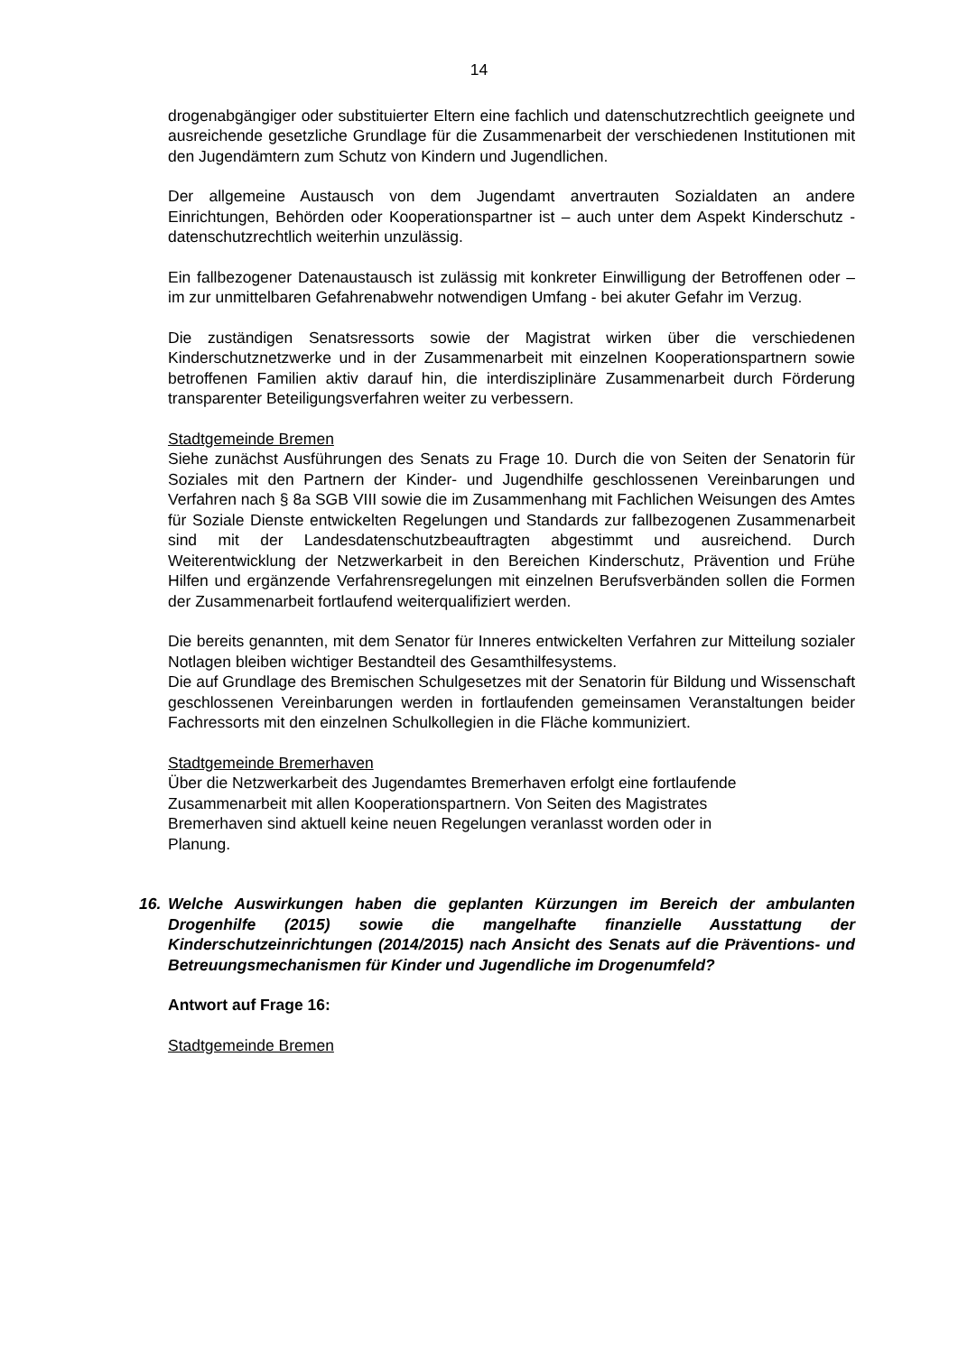14
drogenabgängiger oder substituierter Eltern eine fachlich und datenschutzrechtlich geeignete und ausreichende gesetzliche Grundlage für die Zusammenarbeit der verschiedenen Institutionen mit den Jugendämtern zum Schutz von Kindern und Jugendlichen.
Der allgemeine Austausch von dem Jugendamt anvertrauten Sozialdaten an andere Einrichtungen, Behörden oder Kooperationspartner ist – auch unter dem Aspekt Kinderschutz - datenschutzrechtlich weiterhin unzulässig.
Ein fallbezogener Datenaustausch ist zulässig mit konkreter Einwilligung der Betroffenen oder – im zur unmittelbaren Gefahrenabwehr notwendigen Umfang - bei akuter Gefahr im Verzug.
Die zuständigen Senatsressorts sowie der Magistrat wirken über die verschiedenen Kinderschutznetzwerke und in der Zusammenarbeit mit einzelnen Kooperationspartnern sowie betroffenen Familien aktiv darauf hin, die interdisziplinäre Zusammenarbeit durch Förderung transparenter Beteiligungsverfahren weiter zu verbessern.
Stadtgemeinde Bremen
Siehe zunächst Ausführungen des Senats zu Frage 10. Durch die von Seiten der Senatorin für Soziales mit den Partnern der Kinder- und Jugendhilfe geschlossenen Vereinbarungen und Verfahren nach § 8a SGB VIII sowie die im Zusammenhang mit Fachlichen Weisungen des Amtes für Soziale Dienste entwickelten Regelungen und Standards zur fallbezogenen Zusammenarbeit sind mit der Landesdatenschutzbeauftragten abgestimmt und ausreichend. Durch Weiterentwicklung der Netzwerkarbeit in den Bereichen Kinderschutz, Prävention und Frühe Hilfen und ergänzende Verfahrensregelungen mit einzelnen Berufsverbänden sollen die Formen der Zusammenarbeit fortlaufend weiterqualifiziert werden.
Die bereits genannten, mit dem Senator für Inneres entwickelten Verfahren zur Mitteilung sozialer Notlagen bleiben wichtiger Bestandteil des Gesamthilfesystems.
Die auf Grundlage des Bremischen Schulgesetzes mit der Senatorin für Bildung und Wissenschaft geschlossenen Vereinbarungen werden in fortlaufenden gemeinsamen Veranstaltungen beider Fachressorts mit den einzelnen Schulkollegien in die Fläche kommuniziert.
Stadtgemeinde Bremerhaven
Über die Netzwerkarbeit des Jugendamtes Bremerhaven erfolgt eine fortlaufende
Zusammenarbeit mit allen Kooperationspartnern. Von Seiten des Magistrates
Bremerhaven sind aktuell keine neuen Regelungen veranlasst worden oder in
Planung.
16. Welche Auswirkungen haben die geplanten Kürzungen im Bereich der ambulanten Drogenhilfe (2015) sowie die mangelhafte finanzielle Ausstattung der Kinderschutzeinrichtungen (2014/2015) nach Ansicht des Senats auf die Präventions- und Betreuungsmechanismen für Kinder und Jugendliche im Drogenumfeld?
Antwort auf Frage 16:
Stadtgemeinde Bremen